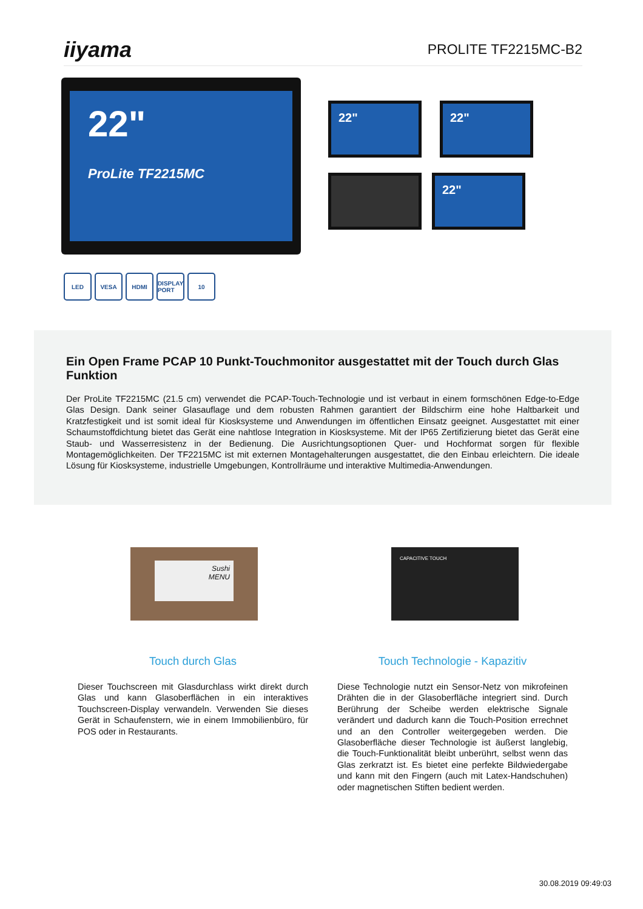iiyama PROLITE TF2215MC-B2
22"
ProLite TF2215MC
22" 22"
22"
LED VESA HDMI DISPLAY PORT
10
Ein Open Frame PCAP 10 Punkt-Touchmonitor ausgestattet mit der Touch durch Glas Funktion
Der ProLite TF2215MC (21.5 cm) verwendet die PCAP-Touch-Technologie und ist verbaut in einem formschönen Edge-to-Edge Glas Design. Dank seiner Glasauflage und dem robusten Rahmen garantiert der Bildschirm eine hohe Haltbarkeit und Kratzfestigkeit und ist somit ideal für Kiosksysteme und Anwendungen im öffentlichen Einsatz geeignet. Ausgestattet mit einer Schaumstoffdichtung bietet das Gerät eine nahtlose Integration in Kiosksysteme. Mit der IP65 Zertifizierung bietet das Gerät eine Staub- und Wasserresistenz in der Bedienung. Die Ausrichtungsoptionen Quer- und Hochformat sorgen für flexible Montagemöglichkeiten. Der TF2215MC ist mit externen Montagehalterungen ausgestattet, die den Einbau erleichtern. Die ideale Lösung für Kiosksysteme, industrielle Umgebungen, Kontrollräume und interaktive Multimedia-Anwendungen.
Sushi
MENU
CAPACITIVE TOUCH
Touch durch Glas
Dieser Touchscreen mit Glasdurchlass wirkt direkt durch Glas und kann Glasoberflächen in ein interaktives Touchscreen-Display verwandeln. Verwenden Sie dieses Gerät in Schaufenstern, wie in einem Immobilienbüro, für POS oder in Restaurants.
Touch Technologie - Kapazitiv
Diese Technologie nutzt ein Sensor-Netz von mikrofeinen Drähten die in der Glasoberfläche integriert sind. Durch Berührung der Scheibe werden elektrische Signale verändert und dadurch kann die Touch-Position errechnet und an den Controller weitergegeben werden. Die Glasoberfläche dieser Technologie ist äußerst langlebig, die Touch-Funktionalität bleibt unberührt, selbst wenn das Glas zerkratzt ist. Es bietet eine perfekte Bildwiedergabe und kann mit den Fingern (auch mit Latex-Handschuhen) oder magnetischen Stiften bedient werden.
30.08.2019 09:49:03